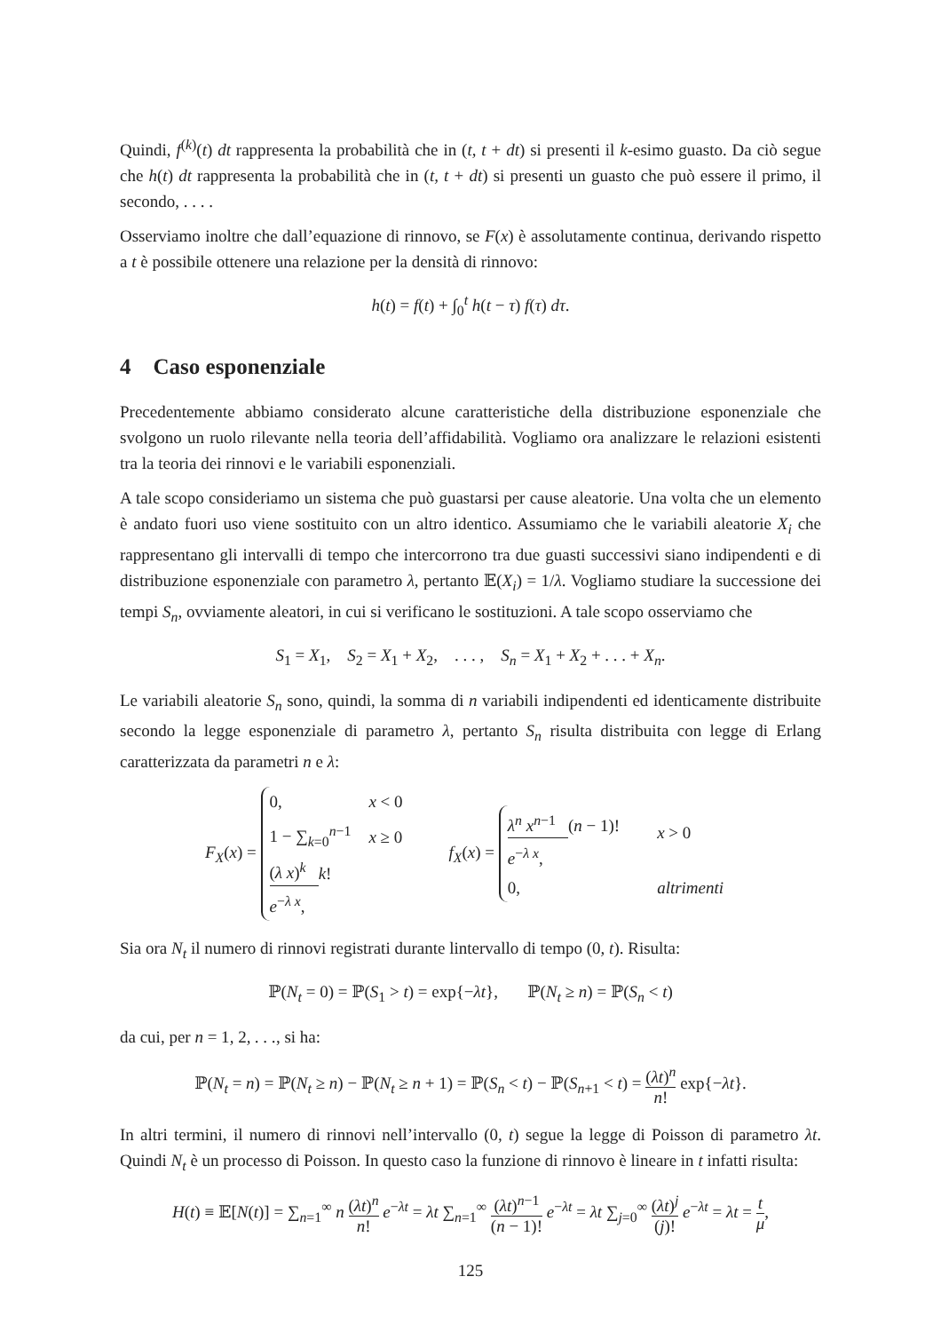Quindi, f<sup>(k)</sup>(t) dt rappresenta la probabilità che in (t, t + dt) si presenti il k-esimo guasto. Da ciò segue che h(t) dt rappresenta la probabilità che in (t, t + dt) si presenti un guasto che può essere il primo, il secondo, . . . .
Osserviamo inoltre che dall’equazione di rinnovo, se F(x) è assolutamente continua, derivando rispetto a t è possibile ottenere una relazione per la densità di rinnovo:
h(t) = f(t) + ∫<sub>0</sub><sup>t</sup> h(t − τ) f(τ) dτ.
4 Caso esponenziale
Precedentemente abbiamo considerato alcune caratteristiche della distribuzione esponenziale che svolgono un ruolo rilevante nella teoria dell’affidabilità. Vogliamo ora analizzare le relazioni esistenti tra la teoria dei rinnovi e le variabili esponenziali.
A tale scopo consideriamo un sistema che può guastarsi per cause aleatorie. Una volta che un elemento è andato fuori uso viene sostituito con un altro identico. Assumiamo che le variabili aleatorie X<sub>i</sub> che rappresentano gli intervalli di tempo che intercorrono tra due guasti successivi siano indipendenti e di distribuzione esponenziale con parametro λ, pertanto 𝔼(X<sub>i</sub>) = 1/λ. Vogliamo studiare la successione dei tempi S<sub>n</sub>, ovviamente aleatori, in cui si verificano le sostituzioni. A tale scopo osserviamo che
S<sub>1</sub> = X<sub>1</sub>, S<sub>2</sub> = X<sub>1</sub> + X<sub>2</sub>, . . . , S<sub>n</sub> = X<sub>1</sub> + X<sub>2</sub> + . . . + X<sub>n</sub>.
Le variabili aleatorie S<sub>n</sub> sono, quindi, la somma di n variabili indipendenti ed identicamente distribuite secondo la legge esponenziale di parametro λ, pertanto S<sub>n</sub> risulta distribuita con legge di Erlang caratterizzata da parametri n e λ:
F<sub>X</sub>(x) =
0,
x < 0
1 − ∑<sub>k=0</sub><sup>n−1</sup>
(λ x)<sup>k</sup>
k!
e<sup>−λ x</sup>,
x ≥ 0
f<sub>X</sub>(x) =
λ<sup>n</sup> x<sup>n−1</sup>
(n − 1)!
e<sup>−λ x</sup>,
x > 0
0,
altrimenti
Sia ora N<sub>t</sub> il numero di rinnovi registrati durante lintervallo di tempo (0, t). Risulta:
ℙ(N<sub>t</sub> = 0) = ℙ(S<sub>1</sub> > t) = exp{−λt}, ℙ(N<sub>t</sub> ≥ n) = ℙ(S<sub>n</sub> < t)
da cui, per n = 1, 2, . . ., si ha:
ℙ(N<sub>t</sub> = n) = ℙ(N<sub>t</sub> ≥ n) − ℙ(N<sub>t</sub> ≥ n + 1) = ℙ(S<sub>n</sub> < t) − ℙ(S<sub>n+1</sub> < t) = (λt)<sup>n</sup> n! exp{−λt}.
In altri termini, il numero di rinnovi nell’intervallo (0, t) segue la legge di Poisson di parametro λt. Quindi N<sub>t</sub> è un processo di Poisson. In questo caso la funzione di rinnovo è lineare in t infatti risulta:
H(t) ≡ 𝔼[N(t)] = ∑<sub>n=1</sub><sup>∞</sup> n (λt)<sup>n</sup> n! e<sup>−λt</sup> = λt ∑<sub>n=1</sub><sup>∞</sup> (λt)<sup>n−1</sup> (n − 1)! e<sup>−λt</sup> = λt ∑<sub>j=0</sub><sup>∞</sup> (λt)<sup>j</sup> (j)! e<sup>−λt</sup> = λt = t μ,
125